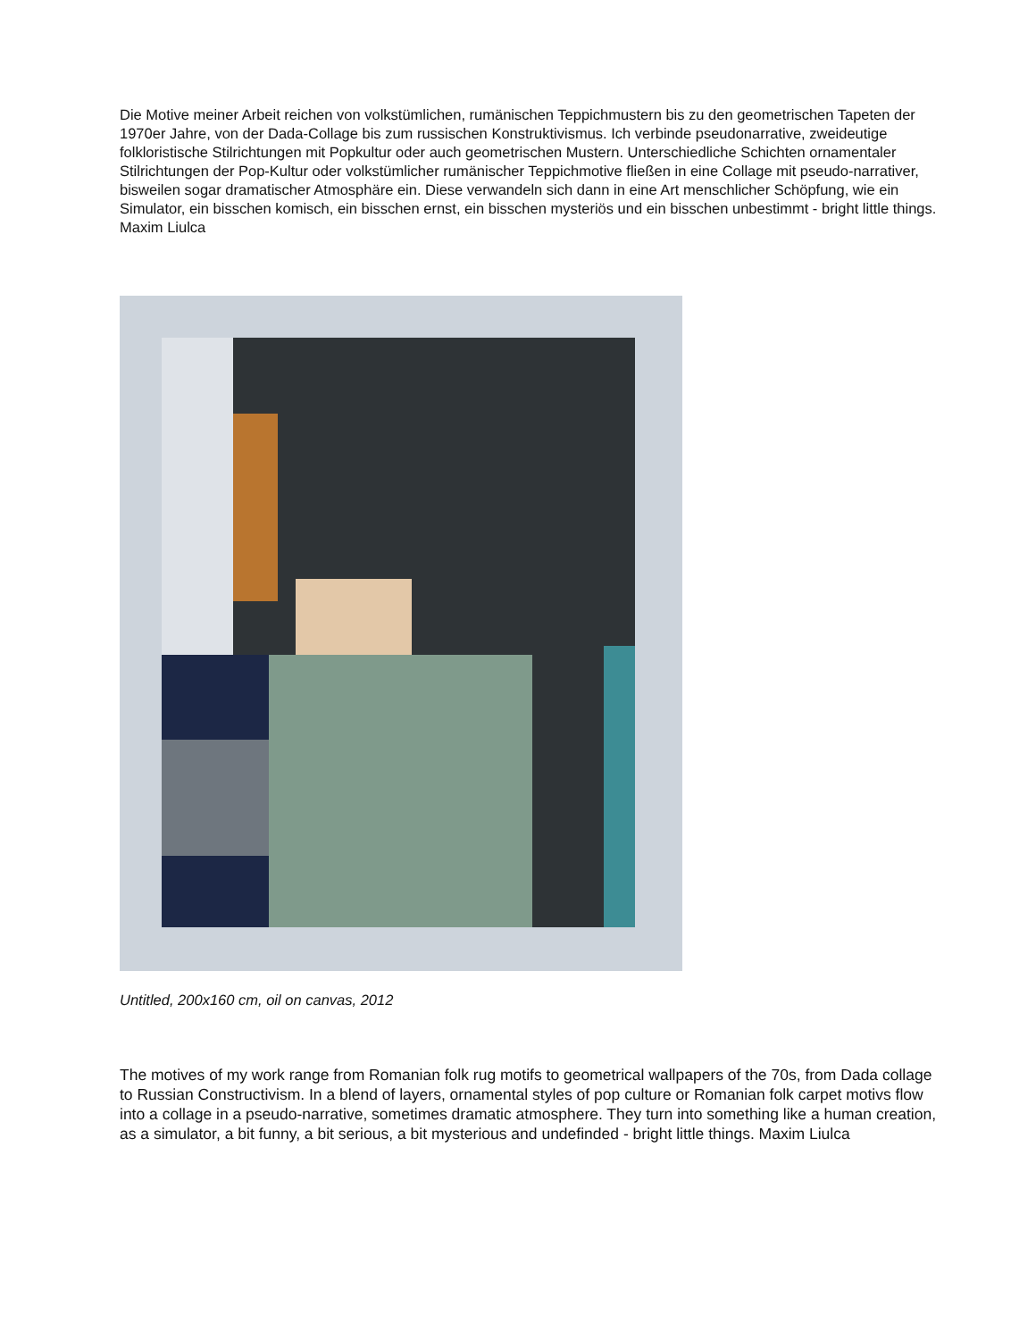Die Motive meiner Arbeit reichen von volkstümlichen, rumänischen Teppichmustern bis zu den geometrischen Tapeten der 1970er Jahre, von der Dada-Collage bis zum russischen Konstruktivismus. Ich verbinde pseudonarrative, zweideutige folkloristische Stilrichtungen mit Popkultur oder auch geometrischen Mustern. Unterschiedliche Schichten ornamentaler Stilrichtungen der Pop-Kultur oder volkstümlicher rumänischer Teppichmotive fließen in eine Collage mit pseudo-narrativer, bisweilen sogar dramatischer Atmosphäre ein. Diese verwandeln sich dann in eine Art menschlicher Schöpfung, wie ein Simulator, ein bisschen komisch, ein bisschen ernst, ein bisschen mysteriös und ein bisschen unbestimmt - bright little things. Maxim Liulca
Untitled, 200x160 cm, oil on canvas, 2012
The motives of my work range from Romanian folk rug motifs to geometrical wallpapers of the 70s, from Dada collage to Russian Constructivism. In a blend of layers, ornamental styles of pop culture or Romanian folk carpet motivs flow into a collage in a pseudo-narrative, sometimes dramatic atmosphere. They turn into something like a human creation, as a simulator, a bit funny, a bit serious, a bit mysterious and undefinded - bright little things. Maxim Liulca